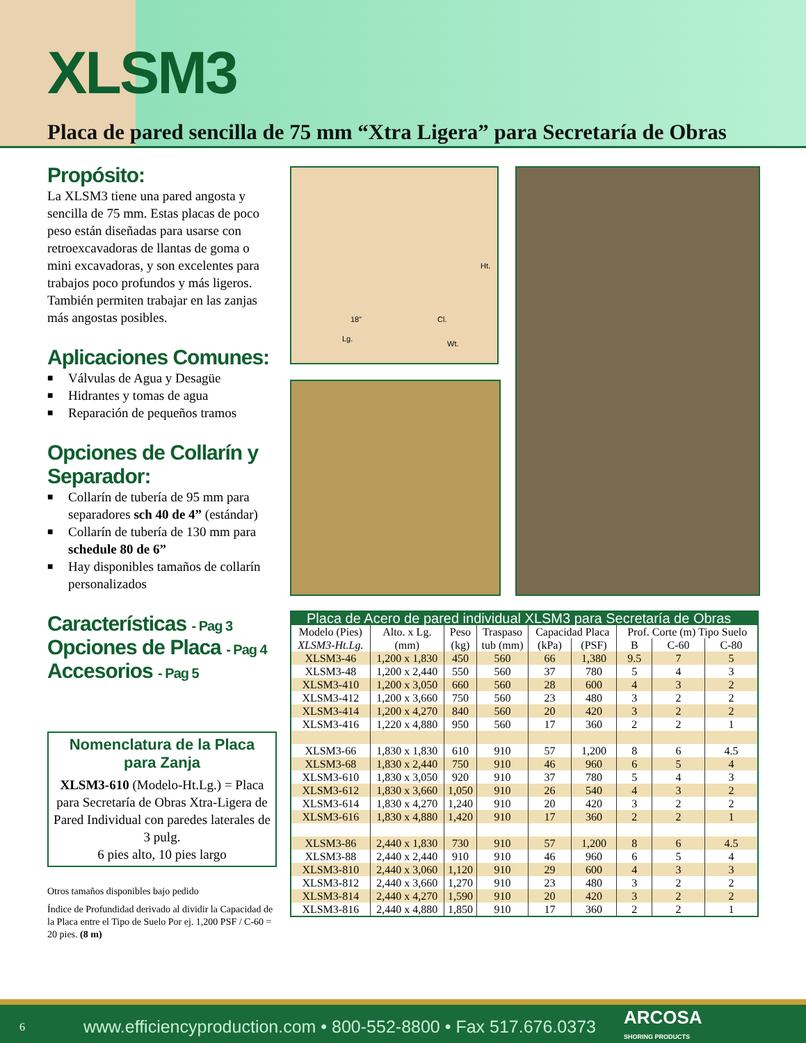XLSM3
Placa de pared sencilla de 75 mm “Xtra Ligera” para Secretaría de Obras
Propósito:
La XLSM3 tiene una pared angosta y sencilla de 75 mm. Estas placas de poco peso están diseñadas para usarse con retroexcavadoras de llantas de goma o mini excavadoras, y son excelentes para trabajos poco profundos y más ligeros. También permiten trabajar en las zanjas más angostas posibles.
Aplicaciones Comunes:
■ Válvulas de Agua y Desagüe
■ Hidrantes y tomas de agua
■ Reparación de pequeños tramos
Opciones de Collarín y Separador:
■ Collarín de tubería de 95 mm para separadores sch 40 de 4” (estándar)
■ Collarín de tubería de 130 mm para schedule 80 de 6”
■ Hay disponibles tamaños de collarín personalizados
Características - Pag 3
Opciones de Placa - Pag 4
Accesorios - Pag 5
Nomenclatura de la Placa para Zanja
XLSM3-610 (Modelo-Ht.Lg.) = Placa para Secretaría de Obras Xtra-Ligera de Pared Individual con paredes laterales de 3 pulg.
6 pies alto, 10 pies largo
Otros tamaños disponibles bajo pedido
Índice de Profundidad derivado al dividir la Capacidad de la Placa entre el Tipo de Suelo Por ej. 1,200 PSF / C-60 = 20 pies. (8 m)
Ht.
18” Cl.
Lg.
Wt.
| Placa de Acero de pared individual XLSM3 para Secretaría de Obras | | | | | | | | |
| --- | --- | --- | --- | --- | --- | --- | --- | --- |
| Modelo (Pies) | Alto. x Lg. | Peso | Traspaso | Capacidad Placa | | Prof. Corte (m) Tipo Suelo | | |
| XLSM3-Ht.Lg. | (mm) | (kg) | tub (mm) | (kPa) | (PSF) | B | C-60 | C-80 |
| XLSM3-46 | 1,200 x 1,830 | 450 | 560 | 66 | 1,380 | 9.5 | 7 | 5 |
| XLSM3-48 | 1,200 x 2,440 | 550 | 560 | 37 | 780 | 5 | 4 | 3 |
| XLSM3-410 | 1,200 x 3,050 | 660 | 560 | 28 | 600 | 4 | 3 | 2 |
| XLSM3-412 | 1,200 x 3,660 | 750 | 560 | 23 | 480 | 3 | 2 | 2 |
| XLSM3-414 | 1,200 x 4,270 | 840 | 560 | 20 | 420 | 3 | 2 | 2 |
| XLSM3-416 | 1,220 x 4,880 | 950 | 560 | 17 | 360 | 2 | 2 | 1 |
| XLSM3-66 | 1,830 x 1,830 | 610 | 910 | 57 | 1,200 | 8 | 6 | 4.5 |
| XLSM3-68 | 1,830 x 2,440 | 750 | 910 | 46 | 960 | 6 | 5 | 4 |
| XLSM3-610 | 1,830 x 3,050 | 920 | 910 | 37 | 780 | 5 | 4 | 3 |
| XLSM3-612 | 1,830 x 3,660 | 1,050 | 910 | 26 | 540 | 4 | 3 | 2 |
| XLSM3-614 | 1,830 x 4,270 | 1,240 | 910 | 20 | 420 | 3 | 2 | 2 |
| XLSM3-616 | 1,830 x 4,880 | 1,420 | 910 | 17 | 360 | 2 | 2 | 1 |
| XLSM3-86 | 2,440 x 1,830 | 730 | 910 | 57 | 1,200 | 8 | 6 | 4.5 |
| XLSM3-88 | 2,440 x 2,440 | 910 | 910 | 46 | 960 | 6 | 5 | 4 |
| XLSM3-810 | 2,440 x 3,060 | 1,120 | 910 | 29 | 600 | 4 | 3 | 3 |
| XLSM3-812 | 2,440 x 3,660 | 1,270 | 910 | 23 | 480 | 3 | 2 | 2 |
| XLSM3-814 | 2,440 x 4,270 | 1,590 | 910 | 20 | 420 | 3 | 2 | 2 |
| XLSM3-816 | 2,440 x 4,880 | 1,850 | 910 | 17 | 360 | 2 | 2 | 1 |
6 www.efficiencyproduction.com • 800-552-8800 • Fax 517.676.0373 ARCOSA
SHORING PRODUCTS